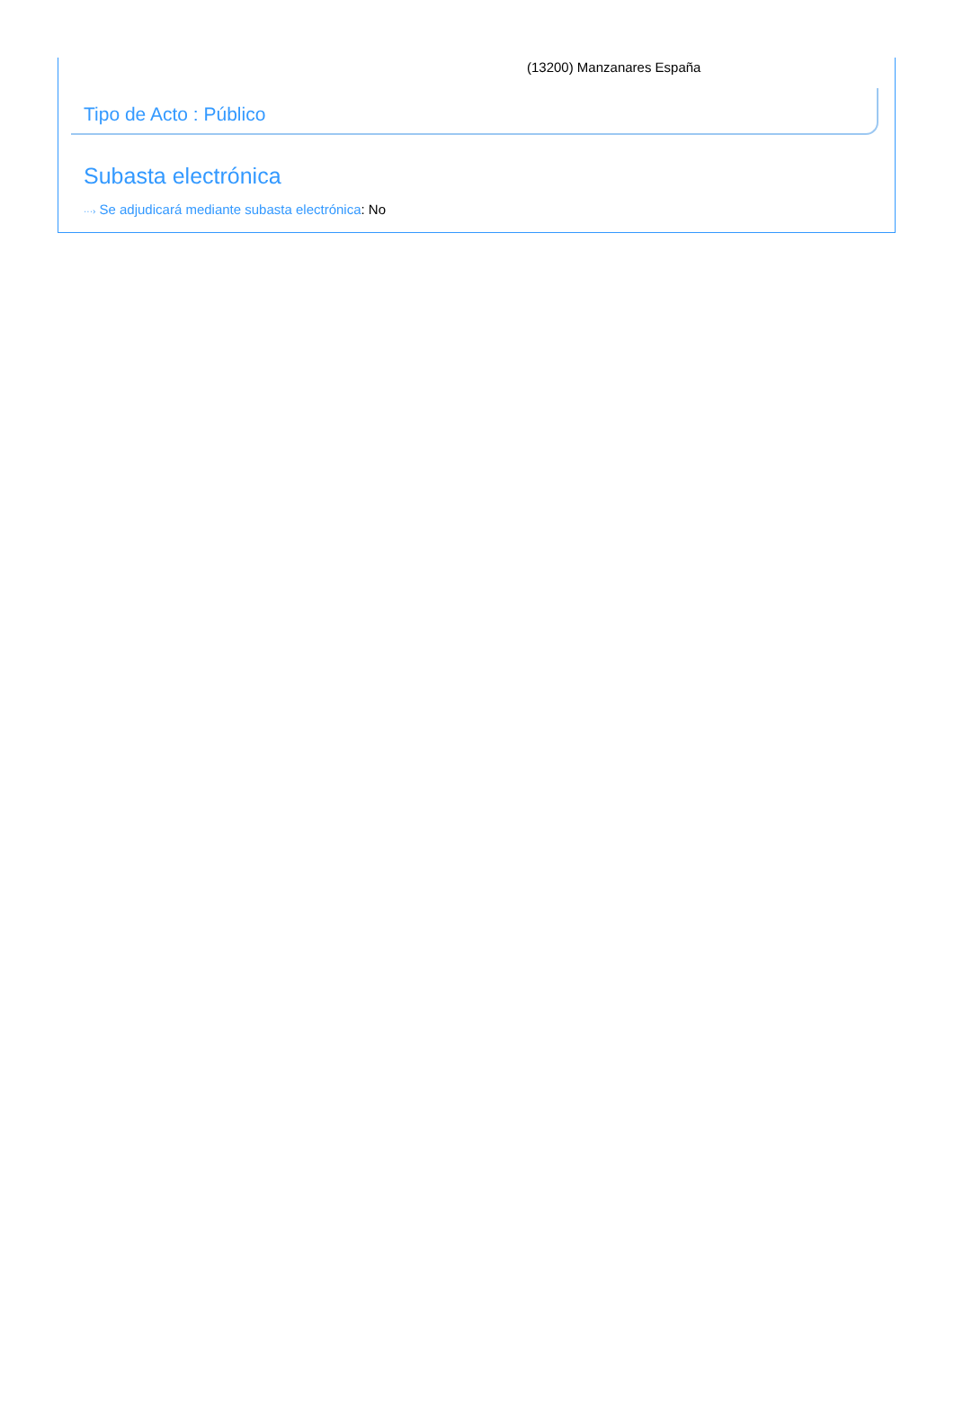(13200) Manzanares España
Tipo de Acto : Público
Subasta electrónica
···› Se adjudicará mediante subasta electrónica: No